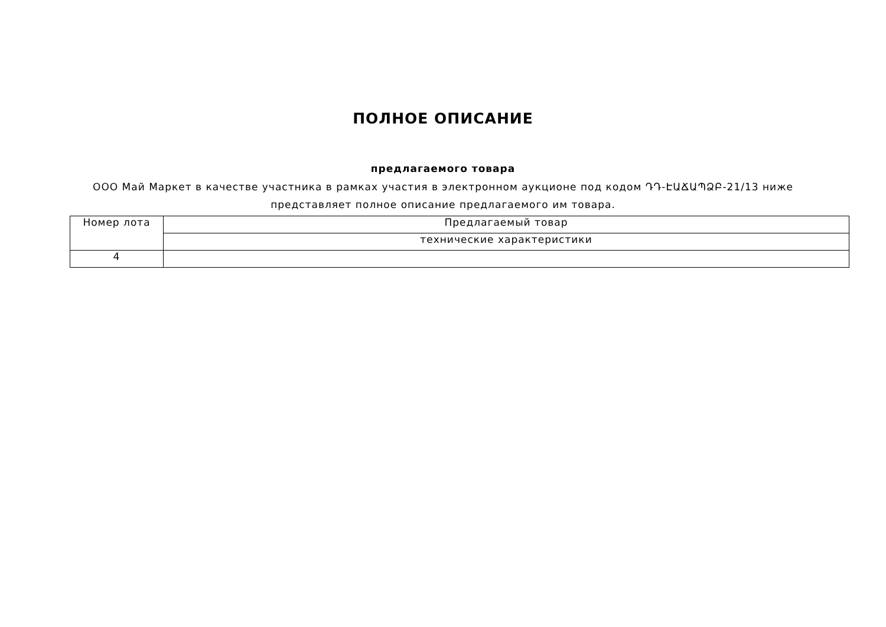ПОЛНОЕ ОПИСАНИЕ
предлагаемого товара
ООО Май Маркет в качестве участника в рамках участия в электронном аукционе под кодом ԴԴ-ԷԱՃԱՊՁԲ-21/13 ниже представляет полное описание предлагаемого им товара.
| Номер лота | Предлагаемый товар |
| | технические характеристики |
| 4 | |